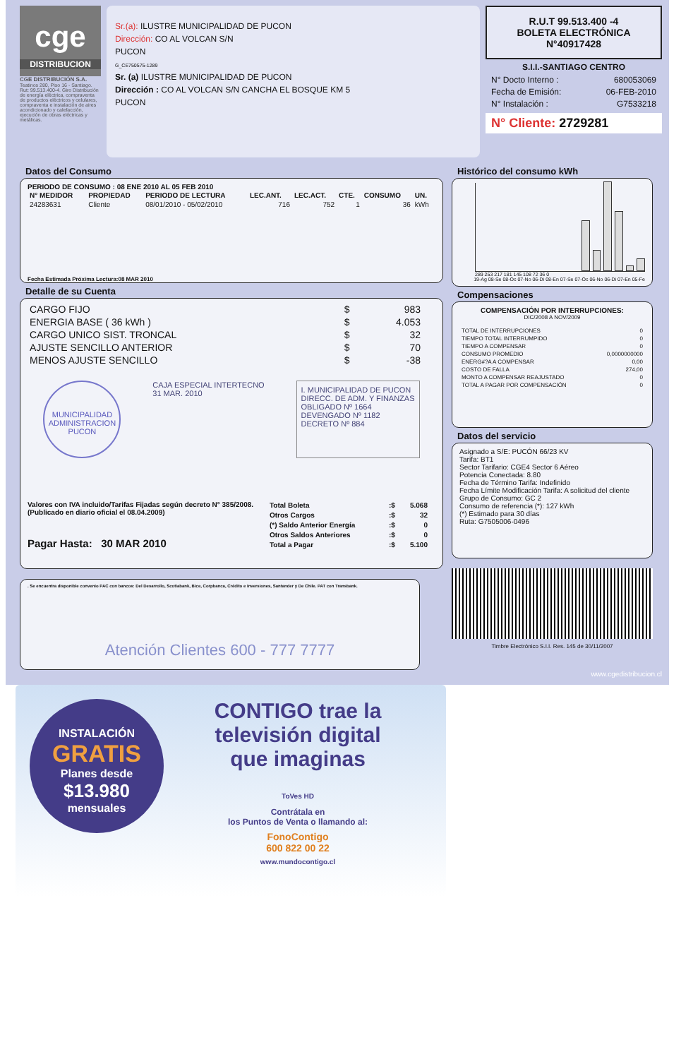cge
DISTRIBUCION
CGE DISTRIBUCIÓN S.A.
Teatinos 280, Piso 16 - Santiago. Rut: 99.513.400-4. Giro Distribución de energía eléctrica, compraventa de productos eléctricos y celulares, compraventa e instalación de aires acondicionado y calefacción, ejecución de obras eléctricas y metálicas.
Sr.(a): ILUSTRE MUNICIPALIDAD DE PUCON
Dirección: CO AL VOLCAN S/N
PUCON
G_CE750575-1289
Sr. (a) ILUSTRE MUNICIPALIDAD DE PUCON
Dirección : CO AL VOLCAN S/N CANCHA EL BOSQUE KM 5
PUCON
R.U.T 99.513.400 -4
BOLETA ELECTRÓNICA
N°40917428
S.I.I.-SANTIAGO CENTRO
N° Docto Interno : 680053069
Fecha de Emisión: 06-FEB-2010
N° Instalación : G7533218
N° Cliente: 2729281
Datos del Consumo
PERIODO DE CONSUMO : 08 ENE 2010 AL 05 FEB 2010
| N° MEDIDOR | PROPIEDAD | PERIODO DE LECTURA | LEC.ANT. | LEC.ACT. | CTE. | CONSUMO | UN. |
| --- | --- | --- | --- | --- | --- | --- | --- |
| 24283631 | Cliente | 08/01/2010 - 05/02/2010 | 716 | 752 | 1 | 36 | kWh |
Fecha Estimada Próxima Lectura:08 MAR 2010
Detalle de su Cuenta
| CARGO FIJO | $ | 983 |
| ENERGIA BASE ( 36 kWh ) | $ | 4.053 |
| CARGO UNICO SIST. TRONCAL | $ | 32 |
| AJUSTE SENCILLO ANTERIOR | $ | 70 |
| MENOS AJUSTE SENCILLO | $ | -38 |
MUNICIPALIDAD
ADMINISTRACION
PUCON
CAJA ESPECIAL INTERTECNO
31 MAR. 2010
I. MUNICIPALIDAD DE PUCON
DIRECC. DE ADM. Y FINANZAS
OBLIGADO Nº 1664
DEVENGADO Nº 1182
DECRETO Nº 884
Valores con IVA incluido/Tarifas Fijadas según decreto N° 385/2008. (Publicado en diario oficial el 08.04.2009)
Pagar Hasta: 30 MAR 2010
| Total Boleta | :$ | 5.068 |
| Otros Cargos | :$ | 32 |
| (*) Saldo Anterior Energía | :$ | 0 |
| Otros Saldos Anteriores | :$ | 0 |
| Total a Pagar | :$ | 5.100 |
. Se encuentra disponible convenio PAC con bancos: Del Desarrollo, Scotiabank, Bice, Corpbanca, Crédito e Inversiones, Santander y De Chile. PAT con Transbank.
Atención Clientes 600 - 777 7777
Histórico del consumo kWh
289 253 217 181 145 108 72 36 0
19-Ag 08-Se 08-Oc 07-No 06-Di 08-En 07-Se 07-Oc 06-No 06-Di 07-En 05-Fe
Compensaciones
COMPENSACIÓN POR INTERRUPCIONES:
DIC/2008 A NOV/2009
| TOTAL DE INTERRUPCIONES | 0 |
| TIEMPO TOTAL INTERRUMPIDO | 0 |
| TIEMPO A COMPENSAR | 0 |
| CONSUMO PROMEDIO | 0,0000000000 |
| ENERG#?A A COMPENSAR | 0,00 |
| COSTO DE FALLA | 274,00 |
| MONTO A COMPENSAR REAJUSTADO | 0 |
| TOTAL A PAGAR POR COMPENSACIÓN | 0 |
Datos del servicio
Asignado a S/E: PUCÓN 66/23 KV
Tarifa: BT1
Sector Tarifario: CGE4 Sector 6 Aéreo
Potencia Conectada: 8.80
Fecha de Término Tarifa: Indefinido
Fecha Límite Modificación Tarifa: A solicitud del cliente
Grupo de Consumo: GC 2
Consumo de referencia (*): 127 kWh
(*) Estimado para 30 días
Ruta: G7505006-0496
Timbre Electrónico S.I.I. Res. 145 de 30/11/2007
www.cgedistribucion.cl
INSTALACIÓN
GRATIS
Planes desde
$13.980
mensuales
CONTIGO trae la
televisión digital
que imaginas
ToVes HD
Contrátala en
los Puntos de Venta o llamando al:
FonoContigo
600 822 00 22
www.mundocontigo.cl